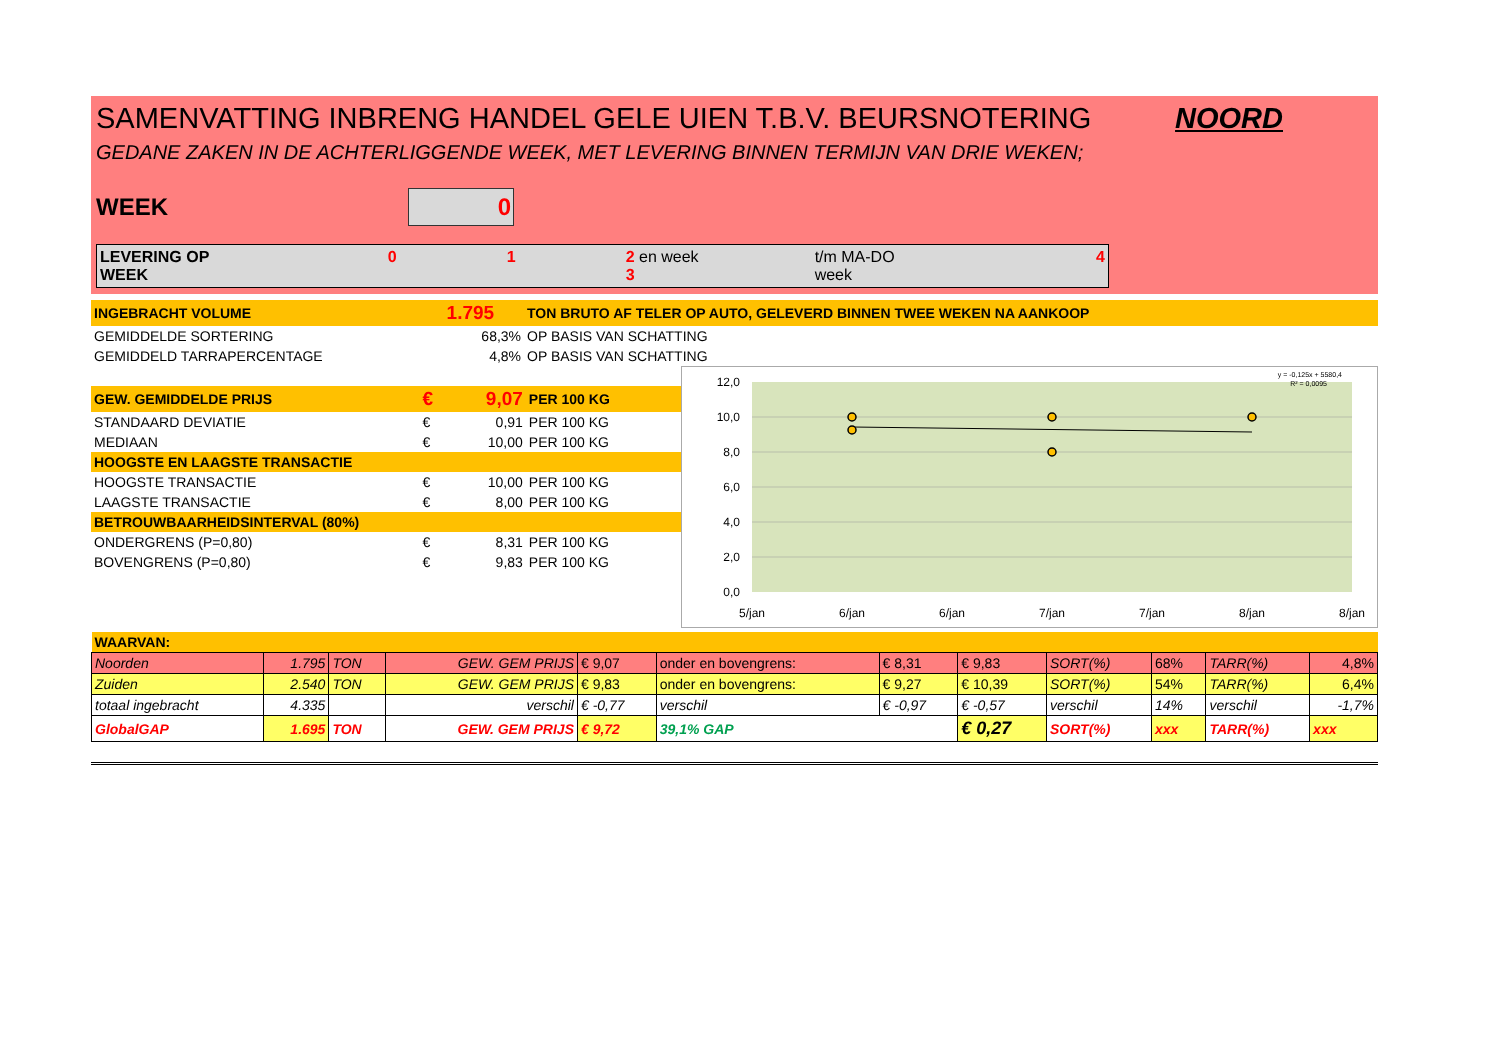SAMENVATTING INBRENG HANDEL GELE UIEN T.B.V. BEURSNOTERING NOORD
GEDANE ZAKEN IN DE ACHTERLIGGENDE WEEK, MET LEVERING BINNEN TERMIJN VAN DRIE WEKEN;
WEEK 0
LEVERING OP WEEK 0 1 2 en week 3 t/m MA-DO week 4
| INGEBRACHT VOLUME | 1.795 | TON BRUTO AF TELER OP AUTO, GELEVERD BINNEN TWEE WEKEN NA AANKOOP |
| GEMIDDELDE SORTERING | 68,3% | OP BASIS VAN SCHATTING |
| GEMIDDELD TARRAPERCENTAGE | 4,8% | OP BASIS VAN SCHATTING |
| GEW. GEMIDDELDE PRIJS | € | 9,07 | PER 100 KG |
| STANDAARD DEVIATIE | € | 0,91 | PER 100 KG |
| MEDIAAN | € | 10,00 | PER 100 KG |
| HOOGSTE EN LAAGSTE TRANSACTIE | | | |
| HOOGSTE TRANSACTIE | € | 10,00 | PER 100 KG |
| LAAGSTE TRANSACTIE | € | 8,00 | PER 100 KG |
| BETROUWBAARHEIDSINTERVAL (80%) | | | |
| ONDERGRENS (P=0,80) | € | 8,31 | PER 100 KG |
| BOVENGRENS (P=0,80) | € | 9,83 | PER 100 KG |
12,0
10,0
8,0
6,0
4,0
2,0
0,0
5/jan
6/jan
6/jan
7/jan
7/jan
8/jan
8/jan
y = -0,125x + 5580,4
R² = 0,0095
| WAARVAN: | | | | | | | | | | | |
| Noorden | 1.795 | TON | GEW. GEM PRIJS | € 9,07 | onder en bovengrens: | € 8,31 | € 9,83 | SORT(%) | 68% | TARR(%) | 4,8% |
| Zuiden | 2.540 | TON | GEW. GEM PRIJS | € 9,83 | onder en bovengrens: | € 9,27 | € 10,39 | SORT(%) | 54% | TARR(%) | 6,4% |
| totaal ingebracht | 4.335 | | verschil | € -0,77 | verschil | € -0,97 | € -0,57 | verschil | 14% | verschil | -1,7% |
| GlobalGAP | 1.695 | TON | GEW. GEM PRIJS | € 9,72 | 39,1% GAP | | € 0,27 | SORT(%) | xxx | TARR(%) | xxx |